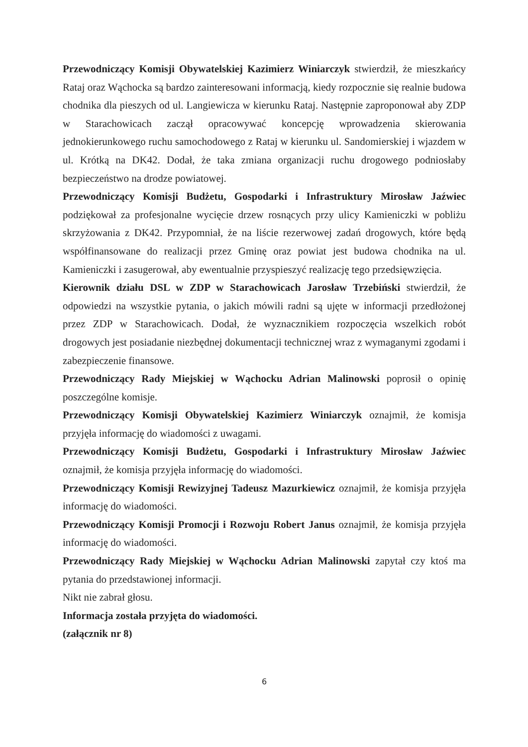Przewodniczący Komisji Obywatelskiej Kazimierz Winiarczyk stwierdził, że mieszkańcy Rataj oraz Wąchocka są bardzo zainteresowani informacją, kiedy rozpocznie się realnie budowa chodnika dla pieszych od ul. Langiewicza w kierunku Rataj. Następnie zaproponował aby ZDP w Starachowicach zaczął opracowywać koncepcję wprowadzenia skierowania jednokierunkowego ruchu samochodowego z Rataj w kierunku ul. Sandomierskiej i wjazdem w ul. Krótką na DK42. Dodał, że taka zmiana organizacji ruchu drogowego podniosłaby bezpieczeństwo na drodze powiatowej.
Przewodniczący Komisji Budżetu, Gospodarki i Infrastruktury Mirosław Jaźwiec podziękował za profesjonalne wycięcie drzew rosnących przy ulicy Kamieniczki w pobliżu skrzyżowania z DK42. Przypomniał, że na liście rezerwowej zadań drogowych, które będą współfinansowane do realizacji przez Gminę oraz powiat jest budowa chodnika na ul. Kamieniczki i zasugerował, aby ewentualnie przyspieszyć realizację tego przedsięwzięcia.
Kierownik działu DSL w ZDP w Starachowicach Jarosław Trzebiński stwierdził, że odpowiedzi na wszystkie pytania, o jakich mówili radni są ujęte w informacji przedłożonej przez ZDP w Starachowicach. Dodał, że wyznacznikiem rozpoczęcia wszelkich robót drogowych jest posiadanie niezbędnej dokumentacji technicznej wraz z wymaganymi zgodami i zabezpieczenie finansowe.
Przewodniczący Rady Miejskiej w Wąchocku Adrian Malinowski poprosił o opinię poszczególne komisje.
Przewodniczący Komisji Obywatelskiej Kazimierz Winiarczyk oznajmił, że komisja przyjęła informację do wiadomości z uwagami.
Przewodniczący Komisji Budżetu, Gospodarki i Infrastruktury Mirosław Jaźwiec oznajmił, że komisja przyjęła informację do wiadomości.
Przewodniczący Komisji Rewizyjnej Tadeusz Mazurkiewicz oznajmił, że komisja przyjęła informację do wiadomości.
Przewodniczący Komisji Promocji i Rozwoju Robert Janus oznajmił, że komisja przyjęła informację do wiadomości.
Przewodniczący Rady Miejskiej w Wąchocku Adrian Malinowski zapytał czy ktoś ma pytania do przedstawionej informacji.
Nikt nie zabrał głosu.
Informacja została przyjęta do wiadomości.
(załącznik nr 8)
6